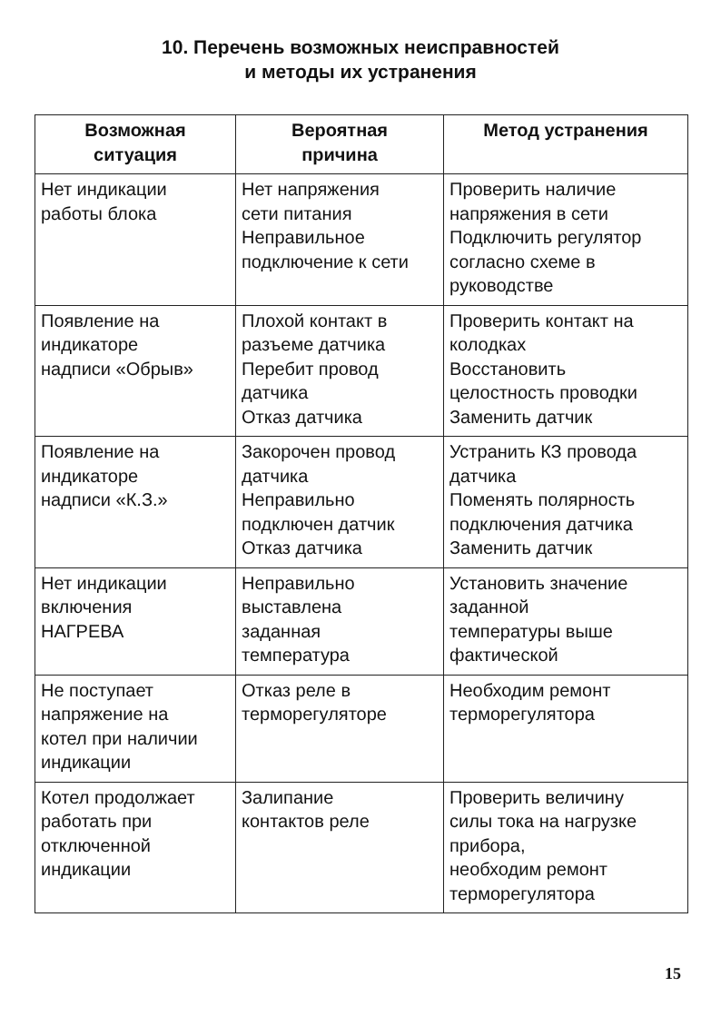10. Перечень возможных неисправностей
и методы их устранения
| Возможная ситуация | Вероятная причина | Метод устранения |
| --- | --- | --- |
| Нет индикации работы блока | Нет напряжения сети питания Неправильное подключение к сети | Проверить наличие напряжения в сети Подключить регулятор согласно схеме в руководстве |
| Появление на индикаторе надписи «Обрыв» | Плохой контакт в разъеме датчика Перебит провод датчика Отказ датчика | Проверить контакт на колодках Восстановить целостность проводки Заменить датчик |
| Появление на индикаторе надписи «К.З.» | Закорочен провод датчика Неправильно подключен датчик Отказ датчика | Устранить КЗ провода датчика Поменять полярность подключения датчика Заменить датчик |
| Нет индикации включения НАГРЕВА | Неправильно выставлена заданная температура | Установить значение заданной температуры выше фактической |
| Не поступает напряжение на котел при наличии индикации | Отказ реле в терморегуляторе | Необходим ремонт терморегулятора |
| Котел продолжает работать при отключенной индикации | Залипание контактов реле | Проверить величину силы тока на нагрузке прибора, необходим ремонт терморегулятора |
15